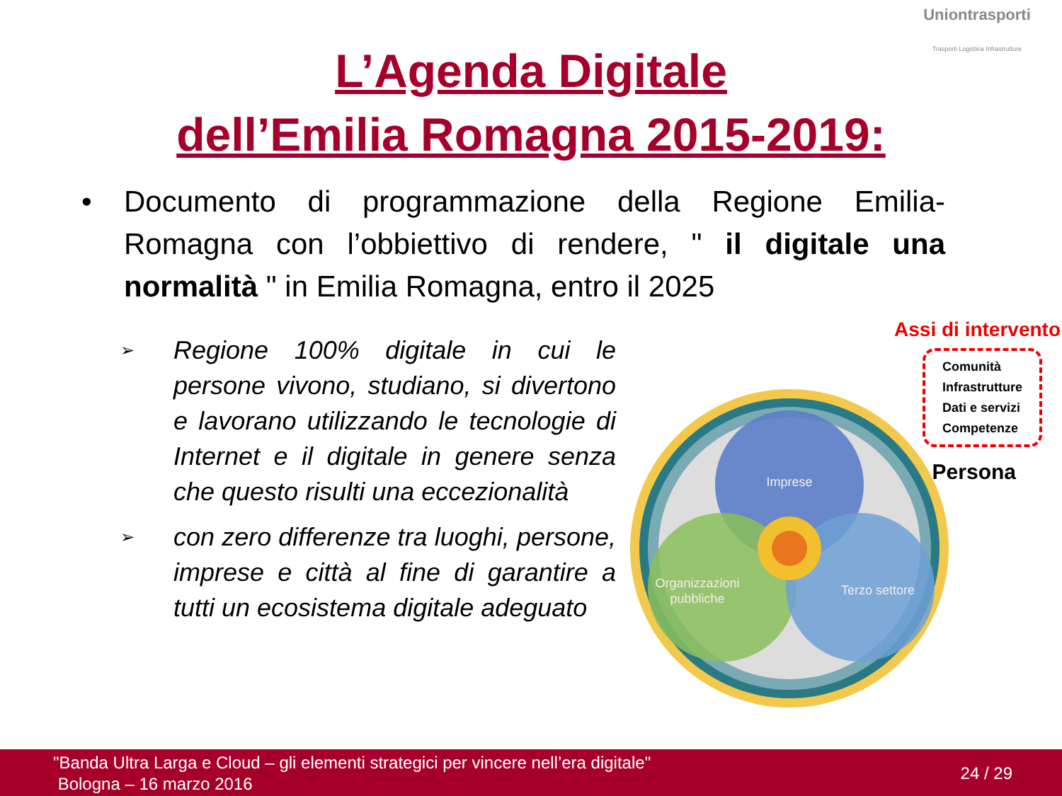Uniontrasporti
Trasporti Logistica Infrastrutture
L’Agenda Digitale
dell’Emilia Romagna 2015-2019:
• Documento di programmazione della Regione Emilia-Romagna con l’obbiettivo di rendere, " il digitale una normalità " in Emilia Romagna, entro il 2025
➢
Regione 100% digitale in cui le persone vivono, studiano, si divertono e lavorano utilizzando le tecnologie di Internet e il digitale in genere senza che questo risulti una eccezionalità
➢
con zero differenze tra luoghi, persone, imprese e città al fine di garantire a tutti un ecosistema digitale adeguato
Assi di intervento
Imprese
Organizzazioni
pubbliche
Terzo settore
Comunità
Infrastrutture
Dati e servizi
Competenze
Persona
"Banda Ultra Larga e Cloud – gli elementi strategici per vincere nell’era digitale"
Bologna – 16 marzo 2016
24 / 29